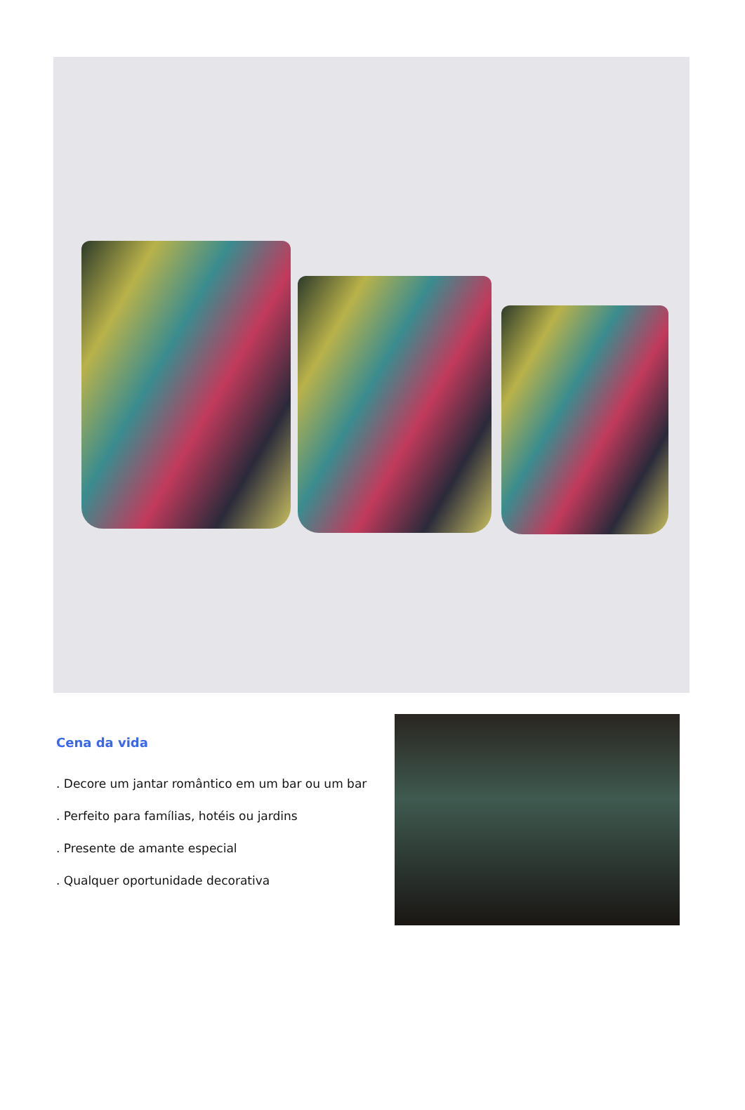Cena da vida
. Decore um jantar romântico em um bar ou um bar
. Perfeito para famílias, hotéis ou jardins
. Presente de amante especial
. Qualquer oportunidade decorativa